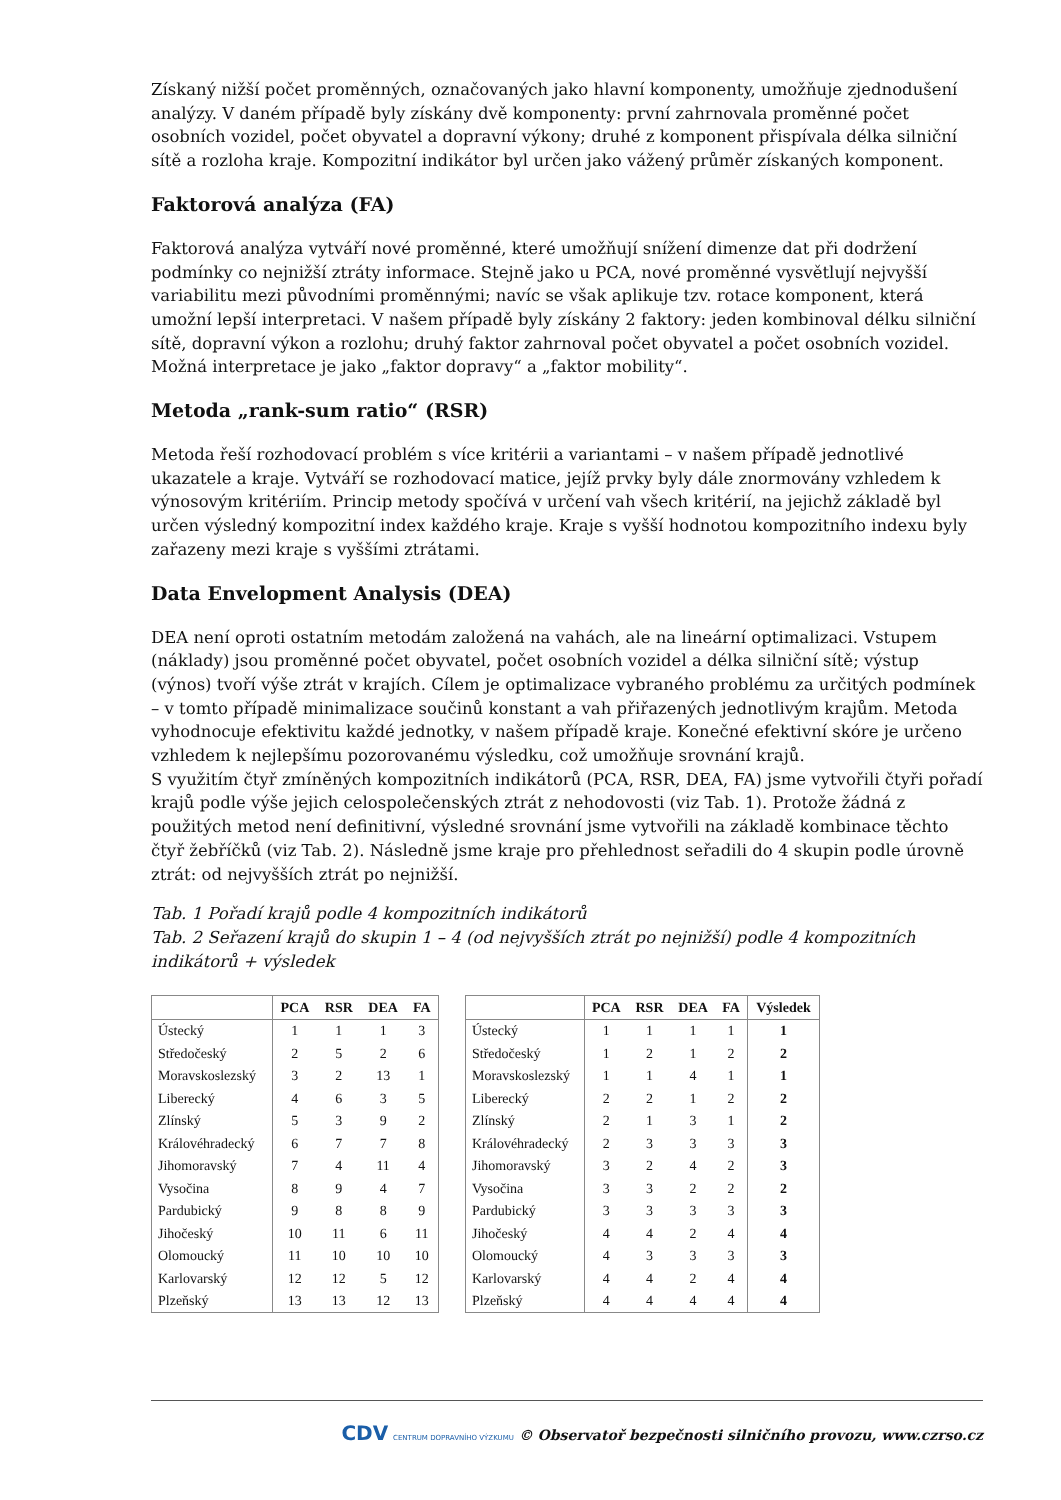Získaný nižší počet proměnných, označovaných jako hlavní komponenty, umožňuje zjednodušení analýzy. V daném případě byly získány dvě komponenty: první zahrnovala proměnné počet osobních vozidel, počet obyvatel a dopravní výkony; druhé z komponent přispívala délka silniční sítě a rozloha kraje. Kompozitní indikátor byl určen jako vážený průměr získaných komponent.
Faktorová analýza (FA)
Faktorová analýza vytváří nové proměnné, které umožňují snížení dimenze dat při dodržení podmínky co nejnižší ztráty informace. Stejně jako u PCA, nové proměnné vysvětlují nejvyšší variabilitu mezi původními proměnnými; navíc se však aplikuje tzv. rotace komponent, která umožní lepší interpretaci. V našem případě byly získány 2 faktory: jeden kombinoval délku silniční sítě, dopravní výkon a rozlohu; druhý faktor zahrnoval počet obyvatel a počet osobních vozidel. Možná interpretace je jako „faktor dopravy“ a „faktor mobility“.
Metoda „rank-sum ratio“ (RSR)
Metoda řeší rozhodovací problém s více kritérii a variantami – v našem případě jednotlivé ukazatele a kraje. Vytváří se rozhodovací matice, jejíž prvky byly dále znormovány vzhledem k výnosovým kritériím. Princip metody spočívá v určení vah všech kritérií, na jejichž základě byl určen výsledný kompozitní index každého kraje. Kraje s vyšší hodnotou kompozitního indexu byly zařazeny mezi kraje s vyššími ztrátami.
Data Envelopment Analysis (DEA)
DEA není oproti ostatním metodám založená na vahách, ale na lineární optimalizaci. Vstupem (náklady) jsou proměnné počet obyvatel, počet osobních vozidel a délka silniční sítě; výstup (výnos) tvoří výše ztrát v krajích. Cílem je optimalizace vybraného problému za určitých podmínek – v tomto případě minimalizace součinů konstant a vah přiřazených jednotlivým krajům. Metoda vyhodnocuje efektivitu každé jednotky, v našem případě kraje. Konečné efektivní skóre je určeno vzhledem k nejlepšímu pozorovanému výsledku, což umožňuje srovnání krajů.
S využitím čtyř zmíněných kompozitních indikátorů (PCA, RSR, DEA, FA) jsme vytvořili čtyři pořadí krajů podle výše jejich celospolečenských ztrát z nehodovosti (viz Tab. 1). Protože žádná z použitých metod není definitivní, výsledné srovnání jsme vytvořili na základě kombinace těchto čtyř žebříčků (viz Tab. 2). Následně jsme kraje pro přehlednost seřadili do 4 skupin podle úrovně ztrát: od nejvyšších ztrát po nejnižší.
Tab. 1 Pořadí krajů podle 4 kompozitních indikátorů
Tab. 2 Seřazení krajů do skupin 1 – 4 (od nejvyšších ztrát po nejnižší) podle 4 kompozitních indikátorů + výsledek
| | PCA | RSR | DEA | FA |
| --- | --- | --- | --- | --- |
| Ústecký | 1 | 1 | 1 | 3 |
| Středočeský | 2 | 5 | 2 | 6 |
| Moravskoslezský | 3 | 2 | 13 | 1 |
| Liberecký | 4 | 6 | 3 | 5 |
| Zlínský | 5 | 3 | 9 | 2 |
| Královéhradecký | 6 | 7 | 7 | 8 |
| Jihomoravský | 7 | 4 | 11 | 4 |
| Vysočina | 8 | 9 | 4 | 7 |
| Pardubický | 9 | 8 | 8 | 9 |
| Jihočeský | 10 | 11 | 6 | 11 |
| Olomoucký | 11 | 10 | 10 | 10 |
| Karlovarský | 12 | 12 | 5 | 12 |
| Plzeňský | 13 | 13 | 12 | 13 |
| | PCA | RSR | DEA | FA | Výsledek |
| --- | --- | --- | --- | --- | --- |
| Ústecký | 1 | 1 | 1 | 1 | 1 |
| Středočeský | 1 | 2 | 1 | 2 | 2 |
| Moravskoslezský | 1 | 1 | 4 | 1 | 1 |
| Liberecký | 2 | 2 | 1 | 2 | 2 |
| Zlínský | 2 | 1 | 3 | 1 | 2 |
| Královéhradecký | 2 | 3 | 3 | 3 | 3 |
| Jihomoravský | 3 | 2 | 4 | 2 | 3 |
| Vysočina | 3 | 3 | 2 | 2 | 2 |
| Pardubický | 3 | 3 | 3 | 3 | 3 |
| Jihočeský | 4 | 4 | 2 | 4 | 4 |
| Olomoucký | 4 | 3 | 3 | 3 | 3 |
| Karlovarský | 4 | 4 | 2 | 4 | 4 |
| Plzeňský | 4 | 4 | 4 | 4 | 4 |
CDV CENTRUM DOPRAVNÍHO VÝZKUMU © Observatoř bezpečnosti silničního provozu, www.czrso.cz